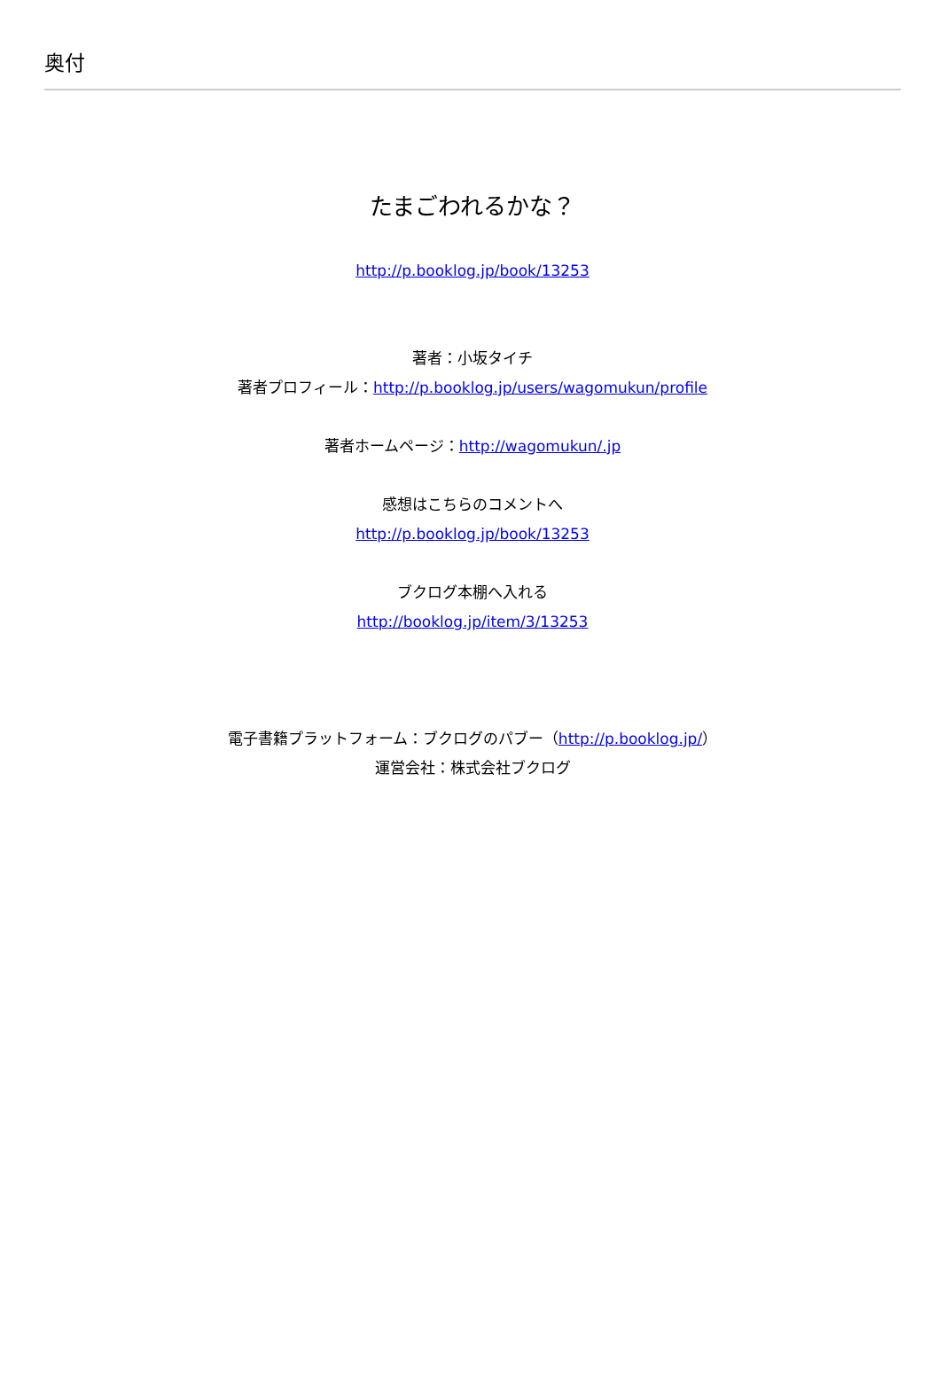奥付
たまごわれるかな？
http://p.booklog.jp/book/13253
著者：小坂タイチ
著者プロフィール：http://p.booklog.jp/users/wagomukun/profile
著者ホームページ：http://wagomukun/.jp
感想はこちらのコメントへ
http://p.booklog.jp/book/13253
ブクログ本棚へ入れる
http://booklog.jp/item/3/13253
電子書籍プラットフォーム：ブクログのパブー（http://p.booklog.jp/）
運営会社：株式会社ブクログ